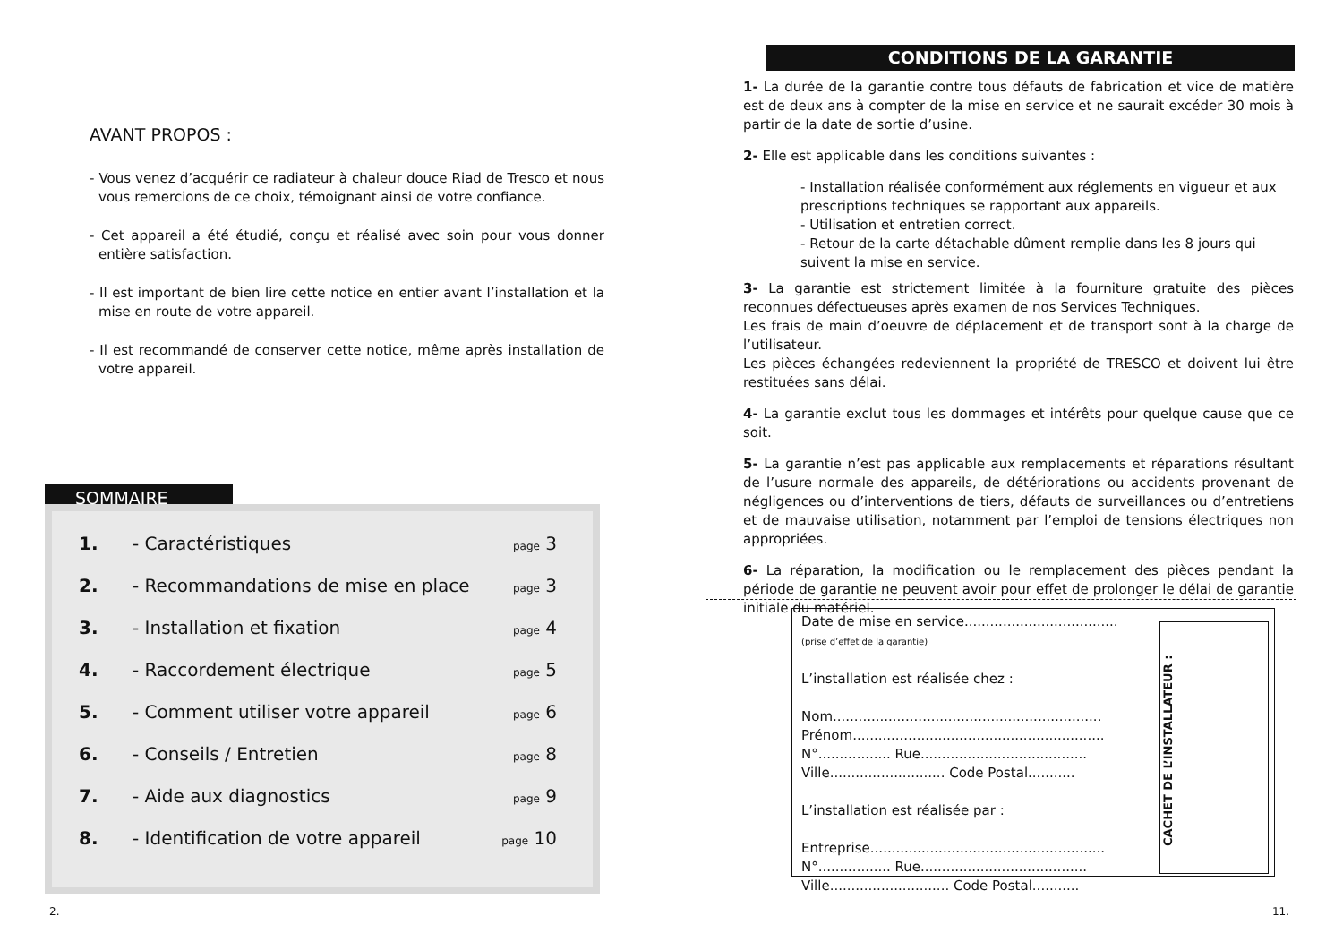AVANT PROPOS :
- Vous venez d’acquérir ce radiateur à chaleur douce Riad de Tresco et nous vous remercions de ce choix, témoignant ainsi de votre confiance.
- Cet appareil a été étudié, conçu et réalisé avec soin pour vous donner entière satisfaction.
- Il est important de bien lire cette notice en entier avant l’installation et la mise en route de votre appareil.
- Il est recommandé de conserver cette notice, même après installation de votre appareil.
SOMMAIRE
1. - Caractéristiques page 3
2. - Recommandations de mise en place page 3
3. - Installation et fixation page 4
4. - Raccordement électrique page 5
5. - Comment utiliser votre appareil page 6
6. - Conseils / Entretien page 8
7. - Aide aux diagnostics page 9
8. - Identification de votre appareil page 10
2.
CONDITIONS DE LA GARANTIE
1- La durée de la garantie contre tous défauts de fabrication et vice de matière est de deux ans à compter de la mise en service et ne saurait excéder 30 mois à partir de la date de sortie d’usine.
2- Elle est applicable dans les conditions suivantes :
- Installation réalisée conformément aux réglements en vigueur et aux prescriptions techniques se rapportant aux appareils.
- Utilisation et entretien correct.
- Retour de la carte détachable dûment remplie dans les 8 jours qui suivent la mise en service.
3- La garantie est strictement limitée à la fourniture gratuite des pièces reconnues défectueuses après examen de nos Services Techniques.
Les frais de main d’oeuvre de déplacement et de transport sont à la charge de l’utilisateur.
Les pièces échangées redeviennent la propriété de TRESCO et doivent lui être restituées sans délai.
4- La garantie exclut tous les dommages et intérêts pour quelque cause que ce soit.
5- La garantie n’est pas applicable aux remplacements et réparations résultant de l’usure normale des appareils, de détériorations ou accidents provenant de négligences ou d’interventions de tiers, défauts de surveillances ou d’entretiens et de mauvaise utilisation, notamment par l’emploi de tensions électriques non appropriées.
6- La réparation, la modification ou le remplacement des pièces pendant la période de garantie ne peuvent avoir pour effet de prolonger le délai de garantie initiale du matériel.
Date de mise en service....................................
(prise d’effet de la garantie)
L’installation est réalisée chez :
Nom...............................................................
Prénom...........................................................
N°................. Rue.......................................
Ville........................... Code Postal...........
L’installation est réalisée par :
Entreprise.......................................................
N°................. Rue.......................................
Ville............................ Code Postal...........
CACHET DE L’INSTALLATEUR :
11.